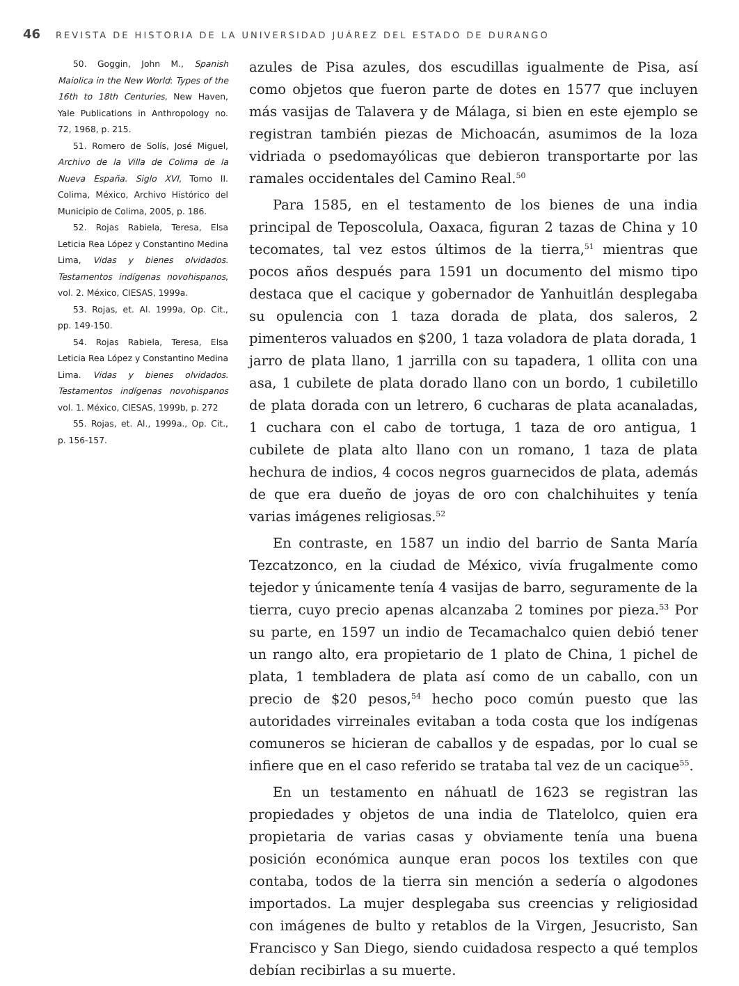46 REVISTA DE HISTORIA DE LA UNIVERSIDAD JUÁREZ DEL ESTADO DE DURANGO
50. Goggin, John M., Spanish Maiolica in the New World: Types of the 16th to 18th Centuries, New Haven, Yale Publications in Anthropology no. 72, 1968, p. 215.
51. Romero de Solís, José Miguel, Archivo de la Villa de Colima de la Nueva España. Siglo XVI, Tomo II. Colima, México, Archivo Histórico del Municipio de Colima, 2005, p. 186.
52. Rojas Rabiela, Teresa, Elsa Leticia Rea López y Constantino Medina Lima, Vidas y bienes olvidados. Testamentos indígenas novohispanos, vol. 2. México, CIESAS, 1999a.
53. Rojas, et. Al. 1999a, Op. Cit., pp. 149-150.
54. Rojas Rabiela, Teresa, Elsa Leticia Rea López y Constantino Medina Lima. Vidas y bienes olvidados. Testamentos indígenas novohispanos vol. 1. México, CIESAS, 1999b, p. 272
55. Rojas, et. Al., 1999a., Op. Cit., p. 156-157.
azules de Pisa azules, dos escudillas igualmente de Pisa, así como objetos que fueron parte de dotes en 1577 que incluyen más vasijas de Talavera y de Málaga, si bien en este ejemplo se registran también piezas de Michoacán, asumimos de la loza vidriada o psedomayólicas que debieron transportarte por las ramales occidentales del Camino Real.<sup>50</sup>
Para 1585, en el testamento de los bienes de una india principal de Teposcolula, Oaxaca, figuran 2 tazas de China y 10 tecomates, tal vez estos últimos de la tierra,<sup>51</sup> mientras que pocos años después para 1591 un documento del mismo tipo destaca que el cacique y gobernador de Yanhuitlán desplegaba su opulencia con 1 taza dorada de plata, dos saleros, 2 pimenteros valuados en $200, 1 taza voladora de plata dorada, 1 jarro de plata llano, 1 jarrilla con su tapadera, 1 ollita con una asa, 1 cubilete de plata dorado llano con un bordo, 1 cubiletillo de plata dorada con un letrero, 6 cucharas de plata acanaladas, 1 cuchara con el cabo de tortuga, 1 taza de oro antigua, 1 cubilete de plata alto llano con un romano, 1 taza de plata hechura de indios, 4 cocos negros guarnecidos de plata, además de que era dueño de joyas de oro con chalchihuites y tenía varias imágenes religiosas.<sup>52</sup>
En contraste, en 1587 un indio del barrio de Santa María Tezcatzonco, en la ciudad de México, vivía frugalmente como tejedor y únicamente tenía 4 vasijas de barro, seguramente de la tierra, cuyo precio apenas alcanzaba 2 tomines por pieza.<sup>53</sup> Por su parte, en 1597 un indio de Tecamachalco quien debió tener un rango alto, era propietario de 1 plato de China, 1 pichel de plata, 1 tembladera de plata así como de un caballo, con un precio de $20 pesos,<sup>54</sup> hecho poco común puesto que las autoridades virreinales evitaban a toda costa que los indígenas comuneros se hicieran de caballos y de espadas, por lo cual se infiere que en el caso referido se trataba tal vez de un cacique<sup>55</sup>.
En un testamento en náhuatl de 1623 se registran las propiedades y objetos de una india de Tlatelolco, quien era propietaria de varias casas y obviamente tenía una buena posición económica aunque eran pocos los textiles con que contaba, todos de la tierra sin mención a sedería o algodones importados. La mujer desplegaba sus creencias y religiosidad con imágenes de bulto y retablos de la Virgen, Jesucristo, San Francisco y San Diego, siendo cuidadosa respecto a qué templos debían recibirlas a su muerte.